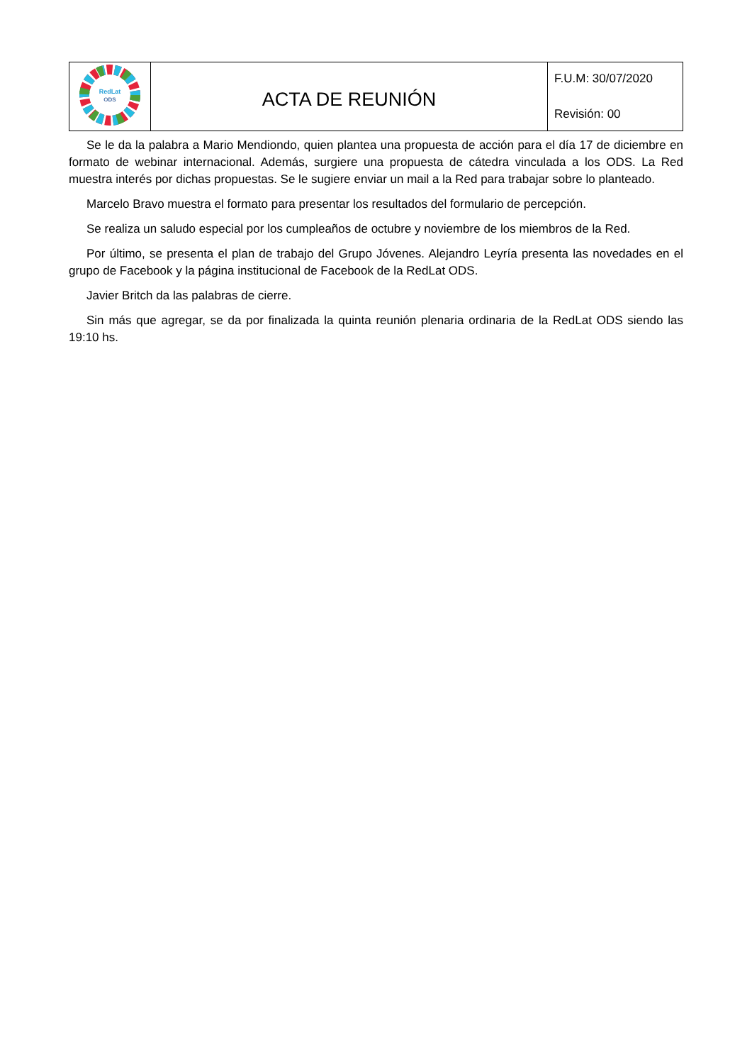| RedLat ODS | ACTA DE REUNIÓN | F.U.M: 30/07/2020 Revisión: 00 |
Se le da la palabra a Mario Mendiondo, quien plantea una propuesta de acción para el día 17 de diciembre en formato de webinar internacional. Además, surgiere una propuesta de cátedra vinculada a los ODS. La Red muestra interés por dichas propuestas. Se le sugiere enviar un mail a la Red para trabajar sobre lo planteado.
Marcelo Bravo muestra el formato para presentar los resultados del formulario de percepción.
Se realiza un saludo especial por los cumpleaños de octubre y noviembre de los miembros de la Red.
Por último, se presenta el plan de trabajo del Grupo Jóvenes. Alejandro Leyría presenta las novedades en el grupo de Facebook y la página institucional de Facebook de la RedLat ODS.
Javier Britch da las palabras de cierre.
Sin más que agregar, se da por finalizada la quinta reunión plenaria ordinaria de la RedLat ODS siendo las 19:10 hs.